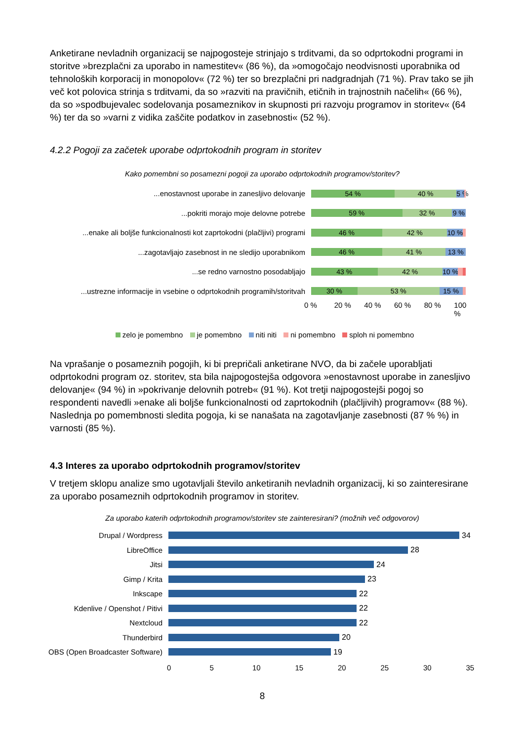Anketirane nevladnih organizacij se najpogosteje strinjajo s trditvami, da so odprtokodni programi in storitve »brezplačni za uporabo in namestitev« (86 %), da »omogočajo neodvisnosti uporabnika od tehnoloških korporacij in monopolov« (72 %) ter so brezplačni pri nadgradnjah (71 %). Prav tako se jih več kot polovica strinja s trditvami, da so »razviti na pravičnih, etičnih in trajnostnih načelih« (66 %), da so »spodbujevalec sodelovanja posameznikov in skupnosti pri razvoju programov in storitev« (64 %) ter da so »varni z vidika zaščite podatkov in zasebnosti« (52 %).
4.2.2 Pogoji za začetek uporabe odprtokodnih program in storitev
Kako pomembni so posamezni pogoji za uporabo odprtokodnih programov/storitev?
...enostavnost uporabe in zanesljivo delovanje
54 % 40 % 5 %
...pokriti morajo moje delovne potrebe
59 % 32 % 9 %
...enake ali boljše funkcionalnosti kot zaprtokodni (plačljivi) programi
46 % 42 % 10 %
...zagotavljajo zasebnost in ne sledijo uporabnikom
46 % 41 % 13 %
...se redno varnostno posodabljajo
43 % 42 % 10 %
...ustrezne informacije in vsebine o odprtokodnih programih/storitvah
30 % 53 % 15 %
0 % 20 % 40 % 60 % 80 % 100 %
zelo je pomembno je pomembno niti niti ni pomembno sploh ni pomembno
Na vprašanje o posameznih pogojih, ki bi prepričali anketirane NVO, da bi začele uporabljati odprtokodni program oz. storitev, sta bila najpogostejša odgovora »enostavnost uporabe in zanesljivo delovanje« (94 %) in »pokrivanje delovnih potreb« (91 %). Kot tretji najpogostejši pogoj so respondenti navedli »enake ali boljše funkcionalnosti od zaprtokodnih (plačljivih) programov« (88 %). Naslednja po pomembnosti sledita pogoja, ki se nanašata na zagotavljanje zasebnosti (87 % %) in varnosti (85 %).
4.3 Interes za uporabo odprtokodnih programov/storitev
V tretjem sklopu analize smo ugotavljali število anketiranih nevladnih organizacij, ki so zainteresirane za uporabo posameznih odprtokodnih programov in storitev.
Za uporabo katerih odprtokodnih programov/storitev ste zainteresirani? (možnih več odgovorov)
Drupal / Wordpress 34
LibreOffice 28
Jitsi 24
Gimp / Krita 23
Inkscape 22
Kdenlive / Openshot / Pitivi
22
Nextcloud 22
Thunderbird 20
OBS (Open Broadcaster Software)
19
0 5 10 15 20 25 30 35
8